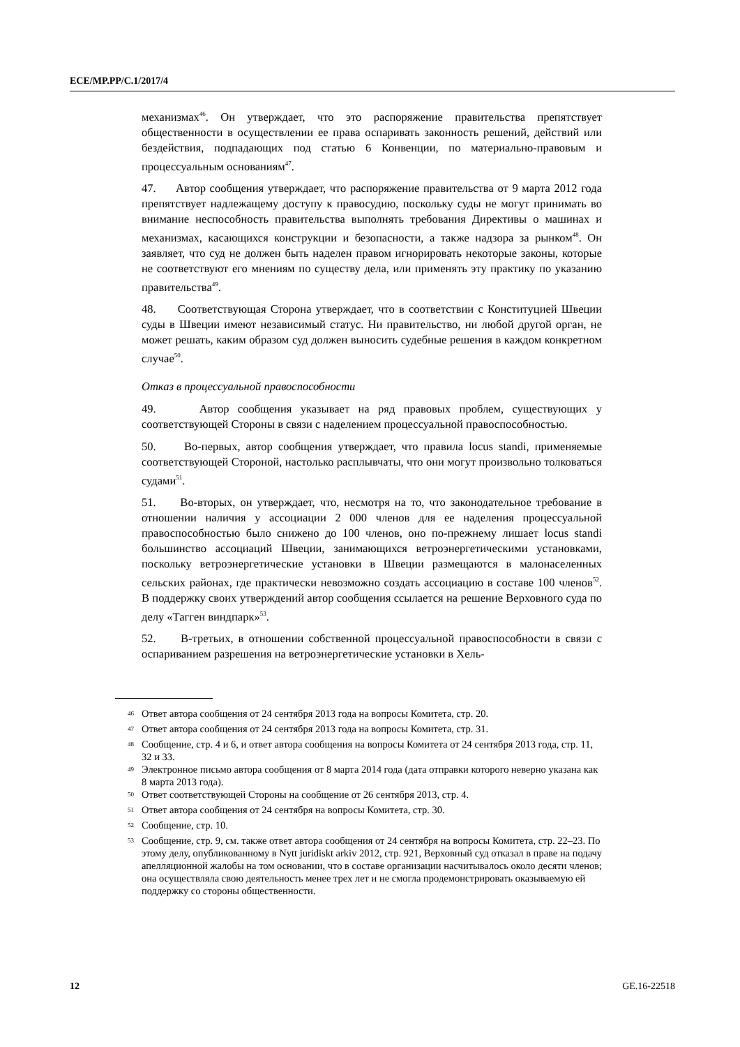ECE/MP.PP/C.1/2017/4
механизмах<sup>46</sup>. Он утверждает, что это распоряжение правительства препятствует общественности в осуществлении ее права оспаривать законность решений, действий или бездействия, подпадающих под статью 6 Конвенции, по материально-правовым и процессуальным основаниям<sup>47</sup>.
47. Автор сообщения утверждает, что распоряжение правительства от 9 марта 2012 года препятствует надлежащему доступу к правосудию, поскольку суды не могут принимать во внимание неспособность правительства выполнять требования Директивы о машинах и механизмах, касающихся конструкции и безопасности, а также надзора за рынком<sup>48</sup>. Он заявляет, что суд не должен быть наделен правом игнорировать некоторые законы, которые не соответствуют его мнениям по существу дела, или применять эту практику по указанию правительства<sup>49</sup>.
48. Соответствующая Сторона утверждает, что в соответствии с Конституцией Швеции суды в Швеции имеют независимый статус. Ни правительство, ни любой другой орган, не может решать, каким образом суд должен выносить судебные решения в каждом конкретном случае<sup>50</sup>.
Отказ в процессуальной правоспособности
49. Автор сообщения указывает на ряд правовых проблем, существующих у соответствующей Стороны в связи с наделением процессуальной правоспособностью.
50. Во-первых, автор сообщения утверждает, что правила locus standi, применяемые соответствующей Стороной, настолько расплывчаты, что они могут произвольно толковаться судами<sup>51</sup>.
51. Во-вторых, он утверждает, что, несмотря на то, что законодательное требование в отношении наличия у ассоциации 2 000 членов для ее наделения процессуальной правоспособностью было снижено до 100 членов, оно по-прежнему лишает locus standi большинство ассоциаций Швеции, занимающихся ветроэнергетическими установками, поскольку ветроэнергетические установки в Швеции размещаются в малонаселенных сельских районах, где практически невозможно создать ассоциацию в составе 100 членов<sup>52</sup>. В поддержку своих утверждений автор сообщения ссылается на решение Верховного суда по делу «Тагген виндпарк»<sup>53</sup>.
52. В-третьих, в отношении собственной процессуальной правоспособности в связи с оспариванием разрешения на ветроэнергетические установки в Хель-
<sup>46</sup> Ответ автора сообщения от 24 сентября 2013 года на вопросы Комитета, стр. 20.
<sup>47</sup> Ответ автора сообщения от 24 сентября 2013 года на вопросы Комитета, стр. 31.
<sup>48</sup> Сообщение, стр. 4 и 6, и ответ автора сообщения на вопросы Комитета от 24 сентября 2013 года, стр. 11, 32 и 33.
<sup>49</sup> Электронное письмо автора сообщения от 8 марта 2014 года (дата отправки которого неверно указана как 8 марта 2013 года).
<sup>50</sup> Ответ соответствующей Стороны на сообщение от 26 сентября 2013, стр. 4.
<sup>51</sup> Ответ автора сообщения от 24 сентября на вопросы Комитета, стр. 30.
<sup>52</sup> Сообщение, стр. 10.
<sup>53</sup> Сообщение, стр. 9, см. также ответ автора сообщения от 24 сентября на вопросы Комитета, стр. 22–23. По этому делу, опубликованному в Nytt juridiskt arkiv 2012, стр. 921, Верховный суд отказал в праве на подачу апелляционной жалобы на том основании, что в составе организации насчитывалось около десяти членов; она осуществляла свою деятельность менее трех лет и не смогла продемонстрировать оказываемую ей поддержку со стороны общественности.
12 GE.16-22518